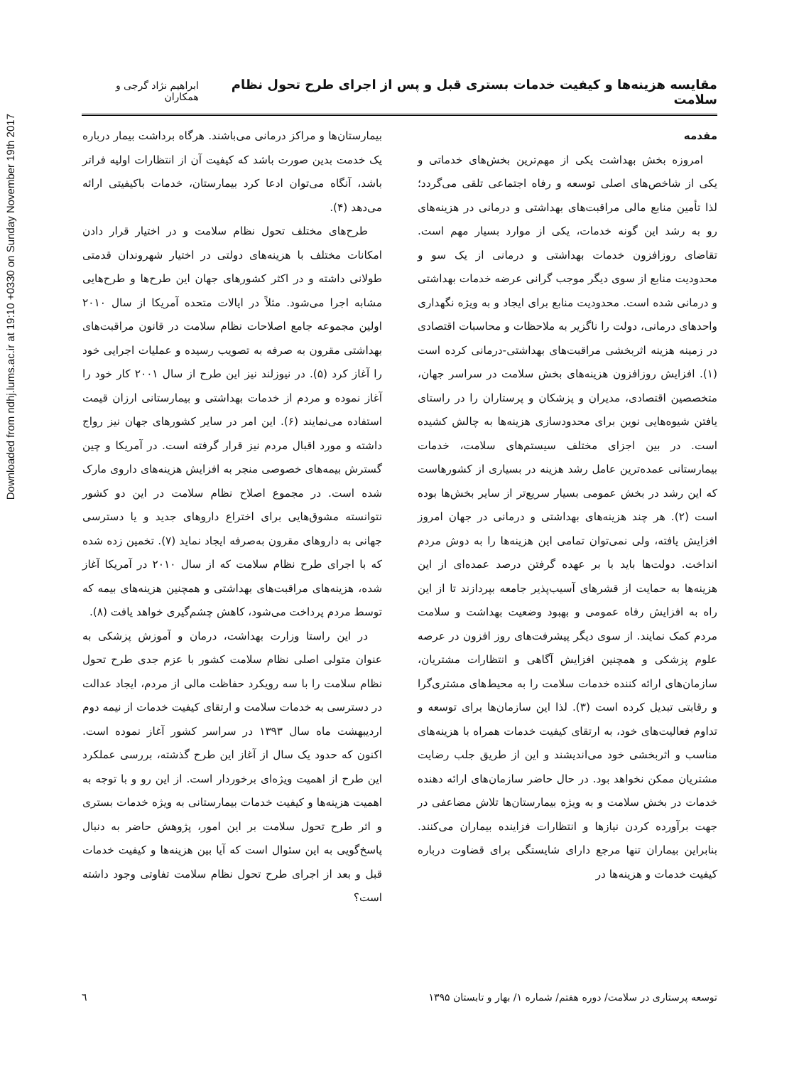Downloaded from ndhj.lums.ac.ir at 19:10 +0330 on Sunday November 19th 2017
مقایسه هزینه‌ها و کیفیت خدمات بستری قبل و پس از اجرای طرح تحول نظام سلامت ابراهیم نژاد گرجی و همکاران
مقدمه
امروزه بخش بهداشت یکی از مهم‌ترین بخش‌های خدماتی و یکی از شاخص‌های اصلی توسعه و رفاه اجتماعی تلقی می‌گردد؛ لذا تأمین منابع مالی مراقبت‌های بهداشتی و درمانی در هزینه‌های رو به رشد این گونه خدمات، یکی از موارد بسیار مهم است. تقاضای روزافزون خدمات بهداشتی و درمانی از یک سو و محدودیت منابع از سوی دیگر موجب گرانی عرضه خدمات بهداشتی و درمانی شده است. محدودیت منابع برای ایجاد و به ویژه نگهداری واحدهای درمانی، دولت را ناگزیر به ملاحظات و محاسبات اقتصادی در زمینه هزینه اثربخشی مراقبت‌های بهداشتی-درمانی کرده است (۱). افزایش روزافزون هزینه‌های بخش سلامت در سراسر جهان، متخصصین اقتصادی، مدیران و پزشکان و پرستاران را در راستای یافتن شیوه‌هایی نوین برای محدودسازی هزینه‌ها به چالش کشیده است. در بین اجزای مختلف سیستم‌های سلامت، خدمات بیمارستانی عمده‌ترین عامل رشد هزینه در بسیاری از کشورهاست که این رشد در بخش عمومی بسیار سریع‌تر از سایر بخش‌ها بوده است (۲). هر چند هزینه‌های بهداشتی و درمانی در جهان امروز افزایش یافته، ولی نمی‌توان تمامی این هزینه‌ها را به دوش مردم انداخت. دولت‌ها باید با بر عهده گرفتن درصد عمده‌ای از این هزینه‌ها به حمایت از قشرهای آسیب‌پذیر جامعه بپردازند تا از این راه به افزایش رفاه عمومی و بهبود وضعیت بهداشت و سلامت مردم کمک نمایند. از سوی دیگر پیشرفت‌های روز افزون در عرصه علوم پزشکی و همچنین افزایش آگاهی و انتظارات مشتریان، سازمان‌های ارائه کننده خدمات سلامت را به محیط‌های مشتری‌گرا و رقابتی تبدیل کرده است (۳). لذا این سازمان‌ها برای توسعه و تداوم فعالیت‌های خود، به ارتقای کیفیت خدمات همراه با هزینه‌های مناسب و اثربخشی خود می‌اندیشند و این از طریق جلب رضایت مشتریان ممکن نخواهد بود. در حال حاضر سازمان‌های ارائه دهنده خدمات در بخش سلامت و به ویژه بیمارستان‌ها تلاش مضاعفی در جهت برآورده کردن نیازها و انتظارات فزاینده بیماران می‌کنند. بنابراین بیماران تنها مرجع دارای شایستگی برای قضاوت درباره کیفیت خدمات و هزینه‌ها در
بیمارستان‌ها و مراکز درمانی می‌باشند. هرگاه برداشت بیمار درباره یک خدمت بدین صورت باشد که کیفیت آن از انتظارات اولیه فراتر باشد، آنگاه می‌توان ادعا کرد بیمارستان، خدمات باکیفیتی ارائه می‌دهد (۴).
طرح‌های مختلف تحول نظام سلامت و در اختیار قرار دادن امکانات مختلف با هزینه‌های دولتی در اختیار شهروندان قدمتی طولانی داشته و در اکثر کشورهای جهان این طرح‌ها و طرح‌هایی مشابه اجرا می‌شود. مثلاً در ایالات متحده آمریکا از سال ۲۰۱۰ اولین مجموعه جامع اصلاحات نظام سلامت در قانون مراقبت‌های بهداشتی مقرون به صرفه به تصویب رسیده و عملیات اجرایی خود را آغاز کرد (۵). در نیوزلند نیز این طرح از سال ۲۰۰۱ کار خود را آغاز نموده و مردم از خدمات بهداشتی و بیمارستانی ارزان قیمت استفاده می‌نمایند (۶). این امر در سایر کشورهای جهان نیز رواج داشته و مورد اقبال مردم نیز قرار گرفته است. در آمریکا و چین گسترش بیمه‌های خصوصی منجر به افزایش هزینه‌های داروی مارک شده است. در مجموع اصلاح نظام سلامت در این دو کشور نتوانسته مشوق‌هایی برای اختراع داروهای جدید و یا دسترسی جهانی به داروهای مقرون به‌صرفه ایجاد نماید (۷). تخمین زده شده که با اجرای طرح نظام سلامت که از سال ۲۰۱۰ در آمریکا آغاز شده، هزینه‌های مراقبت‌های بهداشتی و همچنین هزینه‌های بیمه که توسط مردم پرداخت می‌شود، کاهش چشم‌گیری خواهد یافت (۸).
در این راستا وزارت بهداشت، درمان و آموزش پزشکی به عنوان متولی اصلی نظام سلامت کشور با عزم جدی طرح تحول نظام سلامت را با سه رویکرد حفاظت مالی از مردم، ایجاد عدالت در دسترسی به خدمات سلامت و ارتقای کیفیت خدمات از نیمه دوم اردیبهشت ماه سال ۱۳۹۳ در سراسر کشور آغاز نموده است. اکنون که حدود یک سال از آغاز این طرح گذشته، بررسی عملکرد این طرح از اهمیت ویژه‌ای برخوردار است. از این رو و با توجه به اهمیت هزینه‌ها و کیفیت خدمات بیمارستانی به ویژه خدمات بستری و اثر طرح تحول سلامت بر این امور، پژوهش حاضر به دنبال پاسخ‌گویی به این سئوال است که آیا بین هزینه‌ها و کیفیت خدمات قبل و بعد از اجرای طرح تحول نظام سلامت تفاوتی وجود داشته است؟
توسعه پرستاری در سلامت/ دوره هفتم/ شماره ۱/ بهار و تابستان ۱۳۹۵ ٦